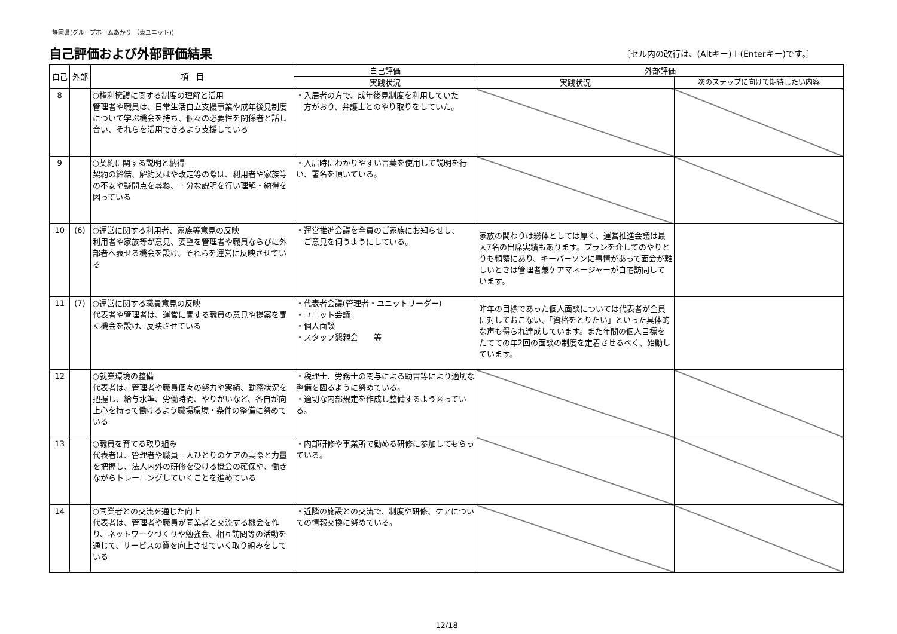静岡県(グループホームあかり （東ユニット))
自己評価および外部評価結果
〔セル内の改行は、(Altキー)＋(Enterキー)です。〕
| 自己 | 外部 | 項 目 | 自己評価 | 外部評価 | |
| --- | --- | --- | --- | --- | --- |
| | | | 実践状況 | 実践状況 | 次のステップに向けて期待したい内容 |
| 8 | | ○権利擁護に関する制度の理解と活用 管理者や職員は、日常生活自立支援事業や成年後見制度について学ぶ機会を持ち、個々の必要性を関係者と話し合い、それらを活用できるよう支援している | ・入居者の方で、成年後見制度を利用していた 方がおり、弁護士とのやり取りをしていた。 | | |
| 9 | | ○契約に関する説明と納得 契約の締結、解約又はや改定等の際は、利用者や家族等の不安や疑問点を尋ね、十分な説明を行い理解・納得を図っている | ・入居時にわかりやすい言葉を使用して説明を行い、署名を頂いている。 | | |
| 10 | (6) | ○運営に関する利用者、家族等意見の反映 利用者や家族等が意見、要望を管理者や職員ならびに外部者へ表せる機会を設け、それらを運営に反映させている | ・運営推進会議を全員のご家族にお知らせし、 ご意見を伺うようにしている。 | 家族の関わりは総体としては厚く、運営推進会議は最大7名の出席実績もあります。プランを介してのやりとりも頻繁にあり、キーパーソンに事情があって面会が難しいときは管理者兼ケアマネージャーが自宅訪問しています。 | |
| 11 | (7) | ○運営に関する職員意見の反映 代表者や管理者は、運営に関する職員の意見や提案を聞く機会を設け、反映させている | ・代表者会議(管理者・ユニットリーダー) ・ユニット会議 ・個人面談 ・スタッフ懇親会 等 | 昨年の目標であった個人面談については代表者が全員に対しておこない、「資格をとりたい」といった具体的な声も得られ達成しています。また年間の個人目標をたてての年2回の面談の制度を定着させるべく、始動しています。 | |
| 12 | | ○就業環境の整備 代表者は、管理者や職員個々の努力や実績、勤務状況を把握し、給与水準、労働時間、やりがいなど、各自が向上心を持って働けるよう職場環境・条件の整備に努めている | ・税理士、労務士の関与による助言等により適切な整備を図るように努めている。 ・適切な内部規定を作成し整備するよう図っている。 | | |
| 13 | | ○職員を育てる取り組み 代表者は、管理者や職員一人ひとりのケアの実際と力量を把握し、法人内外の研修を受ける機会の確保や、働きながらトレーニングしていくことを進めている | ・内部研修や事業所で勧める研修に参加してもらっている。 | | |
| 14 | | ○同業者との交流を通じた向上 代表者は、管理者や職員が同業者と交流する機会を作り、ネットワークづくりや勉強会、相互訪問等の活動を通じて、サービスの質を向上させていく取り組みをしている | ・近隣の施設との交流で、制度や研修、ケアについての情報交換に努めている。 | | |
12/18